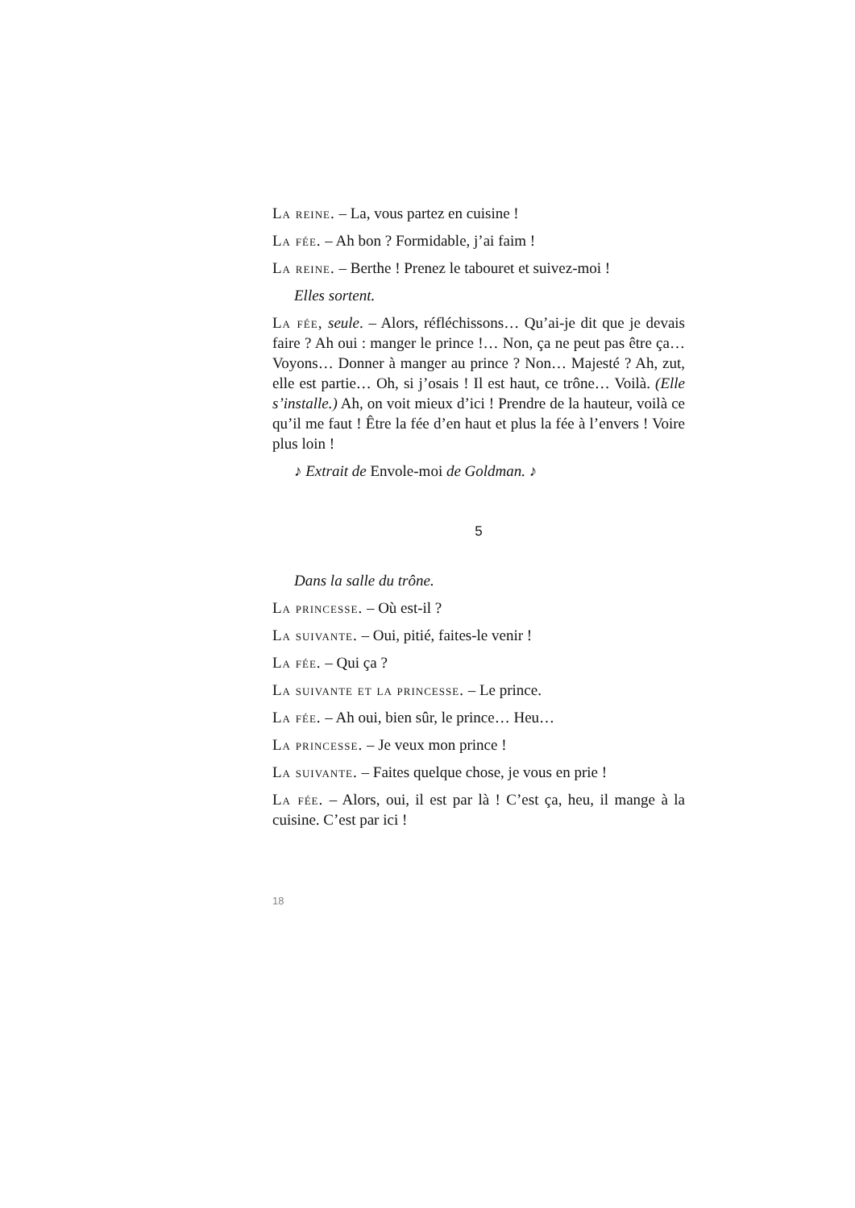La reine. – La, vous partez en cuisine !
La fée. – Ah bon ? Formidable, j’ai faim !
La reine. – Berthe ! Prenez le tabouret et suivez-moi !
Elles sortent.
La fée, seule. – Alors, réfléchissons… Qu’ai-je dit que je devais faire ? Ah oui : manger le prince !… Non, ça ne peut pas être ça… Voyons… Donner à manger au prince ? Non… Majesté ? Ah, zut, elle est partie… Oh, si j’osais ! Il est haut, ce trône… Voilà. (Elle s’installe.) Ah, on voit mieux d’ici ! Prendre de la hauteur, voilà ce qu’il me faut ! Être la fée d’en haut et plus la fée à l’envers ! Voire plus loin !
♪ Extrait de Envole-moi de Goldman. ♪
5
Dans la salle du trône.
La princesse. – Où est-il ?
La suivante. – Oui, pitié, faites-le venir !
La fée. – Qui ça ?
La suivante et la princesse. – Le prince.
La fée. – Ah oui, bien sûr, le prince… Heu…
La princesse. – Je veux mon prince !
La suivante. – Faites quelque chose, je vous en prie !
La fée. – Alors, oui, il est par là ! C’est ça, heu, il mange à la cuisine. C’est par ici !
18